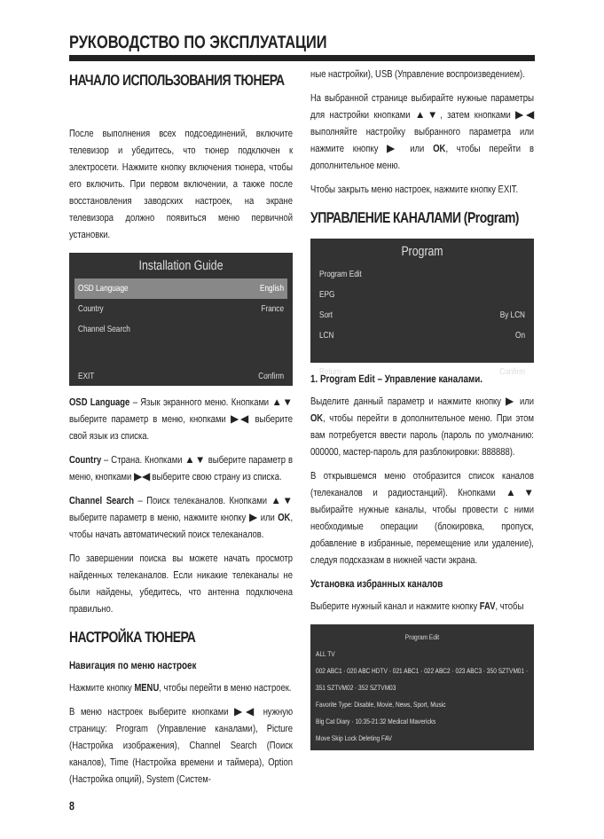РУКОВОДСТВО ПО ЭКСПЛУАТАЦИИ
НАЧАЛО ИСПОЛЬЗОВАНИЯ ТЮНЕРА
После выполнения всех подсоединений, включите телевизор и убедитесь, что тюнер подключен к электросети. Нажмите кнопку включения тюнера, чтобы его включить. При первом включении, а также после восстановления заводских настроек, на экране телевизора должно появиться меню первичной установки.
Installation Guide
OSD Language English
Country France
Channel Search
EXIT Confirm
OSD Language – Язык экранного меню. Кнопками ▲▼ выберите параметр в меню, кнопками ▶◀ выберите свой язык из списка.
Country – Страна. Кнопками ▲▼ выберите параметр в меню, кнопками ▶◀ выберите свою страну из списка.
Channel Search – Поиск телеканалов. Кнопками ▲▼ выберите параметр в меню, нажмите кнопку ▶ или OK, чтобы начать автоматический поиск телеканалов.
По завершении поиска вы можете начать просмотр найденных телеканалов. Если никакие телеканалы не были найдены, убедитесь, что антенна подключена правильно.
НАСТРОЙКА ТЮНЕРА
Навигация по меню настроек
Нажмите кнопку MENU, чтобы перейти в меню настроек.
В меню настроек выберите кнопками ▶◀ нужную страницу: Program (Управление каналами), Picture (Настройка изображения), Channel Search (Поиск каналов), Time (Настройка времени и таймера), Option (Настройка опций), System (Систем-
ные настройки), USB (Управление воспроизведением).
На выбранной странице выбирайте нужные параметры для настройки кнопками ▲▼, затем кнопками ▶◀ выполняйте настройку выбранного параметра или нажмите кнопку ▶ или OK, чтобы перейти в дополнительное меню.
Чтобы закрыть меню настроек, нажмите кнопку EXIT.
УПРАВЛЕНИЕ КАНАЛАМИ (Program)
Program
Program Edit
EPG
Sort By LCN
LCN On
Return Confirm
1. Program Edit – Управление каналами.
Выделите данный параметр и нажмите кнопку ▶ или OK, чтобы перейти в дополнительное меню. При этом вам потребуется ввести пароль (пароль по умолчанию: 000000, мастер-пароль для разблокировки: 888888).
В открывшемся меню отобразится список каналов (телеканалов и радиостанций). Кнопками ▲▼ выбирайте нужные каналы, чтобы провести с ними необходимые операции (блокировка, пропуск, добавление в избранные, перемещение или удаление), следуя подсказкам в нижней части экрана.
Установка избранных каналов
Выберите нужный канал и нажмите кнопку FAV, чтобы
Program Edit
ALL TV
002 ABC1 · 020 ABC HDTV · 021 ABC1 · 022 ABC2 · 023 ABC3 · 350 SZTVM01 · 351 SZTVM02 · 352 SZTVM03
Favorite Type: Disable, Movie, News, Sport, Music
Big Cat Diary · 10:35-21:32 Medical Mavericks
Move Skip Lock Deleting FAV
8